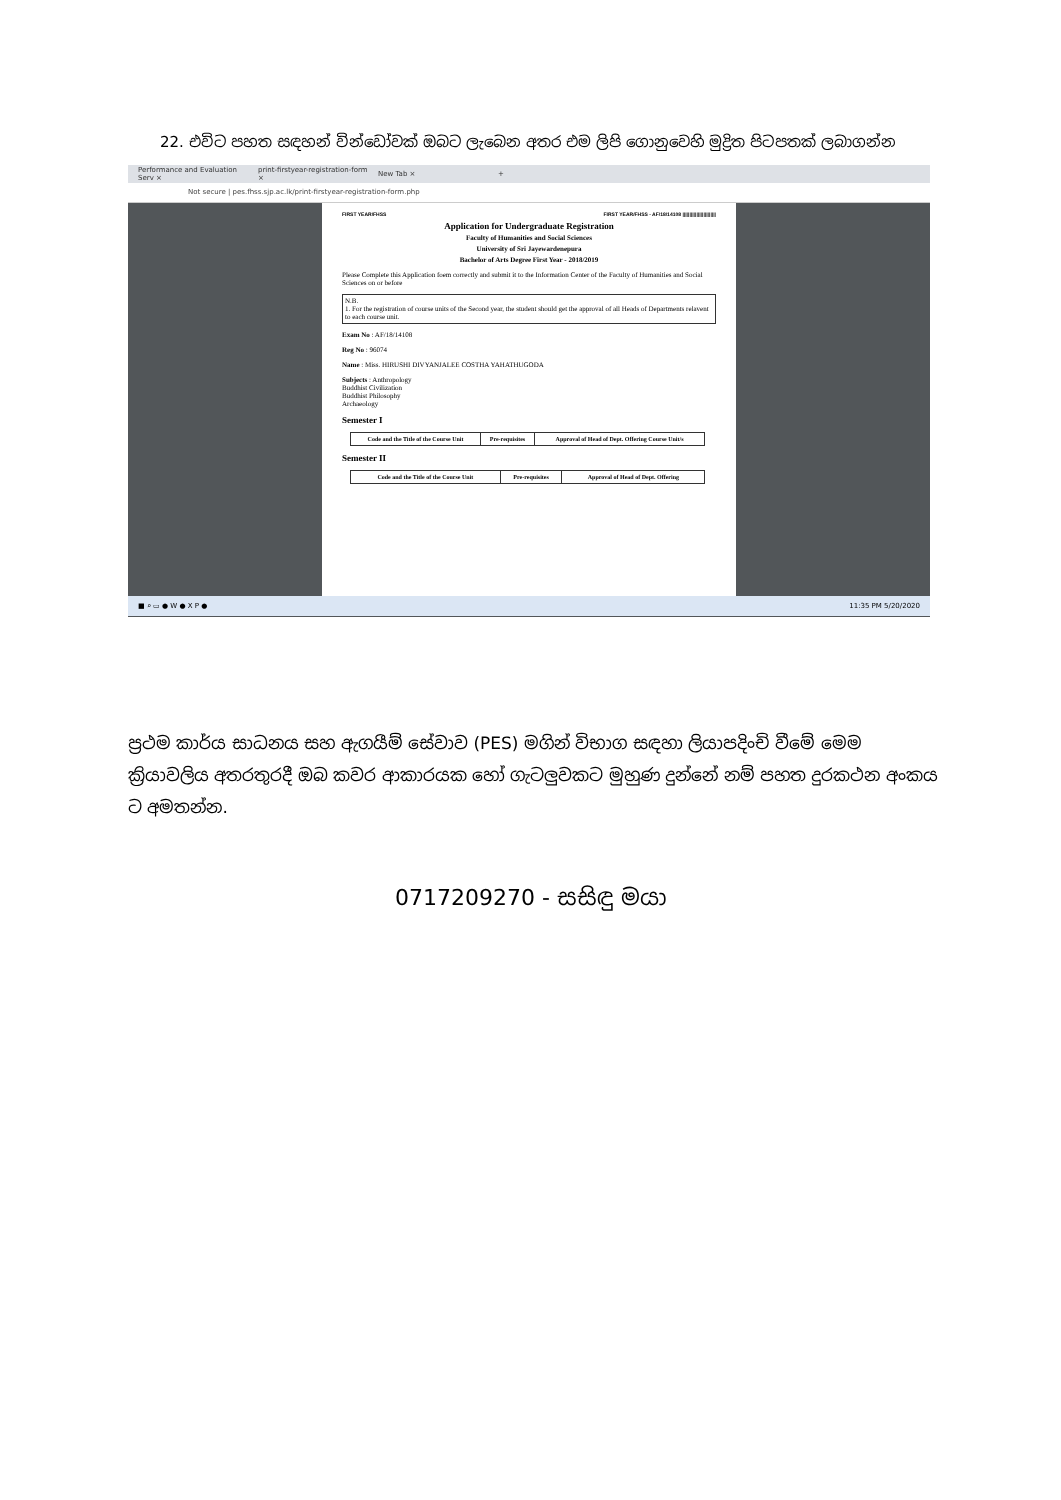22. එවිට පහත සඳහන් වින්ඩෝවක් ඔබට ලැබෙන අතර එම ලිපි ගොනුවෙහි මුද්‍රිත පිටපතක් ලබාගන්න
Performance and Evaluation Serv × print-firstyear-registration-form × New Tab × +
Not secure | pes.fhss.sjp.ac.lk/print-firstyear-registration-form.php
FIRST YEAR/FHSS FIRST YEAR/FHSS - AF/18/14108 ||||||||||||||||||||||||
Application for Undergraduate Registration
Faculty of Humanities and Social Sciences
University of Sri Jayewardenepura
Bachelor of Arts Degree First Year - 2018/2019
Please Complete this Application foem correctly and submit it to the Information Center of the Faculty of Humanities and Social Sciences on or before
N.B.
1. For the registration of course units of the Second year, the student should get the approval of all Heads of Departments relavent to each course unit.
Exam No : AF/18/14108
Reg No : 96074
Name : Miss. HIRUSHI DIVYANJALEE COSTHA YAHATHUGODA
Subjects : Anthropology
Buddhist Civilization
Buddhist Philosophy
Archaeology
Semester I
| Code and the Title of the Course Unit | Pre-requisites | Approval of Head of Dept. Offering Course Unit/s |
Semester II
| Code and the Title of the Course Unit | Pre-requisites | Approval of Head of Dept. Offering |
■ ⌕ ▭ ● W ● X P ● 11:35 PM 5/20/2020
ප්‍රථම කාර්ය සාධනය සහ ඇගයීම් සේවාව (PES) මගින් විභාග සඳහා ලියාපදිංචි වීමේ මෙම ක්‍රියාවලිය අතරතුරදී ඔබ කවර ආකාරයක හෝ ගැටලුවකට මුහුණ දුන්නේ නම් පහත දුරකථන අංකය ට අමතන්න.
0717209270 - සසිඳු මයා